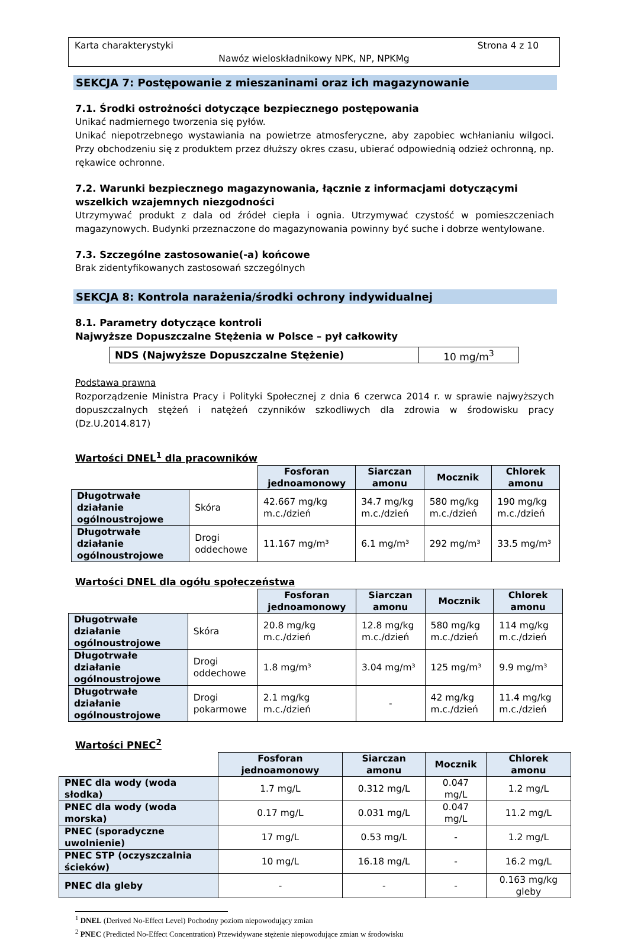Karta charakterystyki Strona 4 z 10
Nawóz wieloskładnikowy NPK, NP, NPKMg
SEKCJA 7: Postępowanie z mieszaninami oraz ich magazynowanie
7.1. Środki ostrożności dotyczące bezpiecznego postępowania
Unikać nadmiernego tworzenia się pyłów.
Unikać niepotrzebnego wystawiania na powietrze atmosferyczne, aby zapobiec wchłanianiu wilgoci. Przy obchodzeniu się z produktem przez dłuższy okres czasu, ubierać odpowiednią odzież ochronną, np. rękawice ochronne.
7.2. Warunki bezpiecznego magazynowania, łącznie z informacjami dotyczącymi wszelkich wzajemnych niezgodności
Utrzymywać produkt z dala od źródeł ciepła i ognia. Utrzymywać czystość w pomieszczeniach magazynowych. Budynki przeznaczone do magazynowania powinny być suche i dobrze wentylowane.
7.3. Szczególne zastosowanie(-a) końcowe
Brak zidentyfikowanych zastosowań szczególnych
SEKCJA 8: Kontrola narażenia/środki ochrony indywidualnej
8.1. Parametry dotyczące kontroli
Najwyższe Dopuszczalne Stężenia w Polsce – pył całkowity
| NDS (Najwyższe Dopuszczalne Stężenie) | 10 mg/m<sup>3</sup> |
Podstawa prawna
Rozporządzenie Ministra Pracy i Polityki Społecznej z dnia 6 czerwca 2014 r. w sprawie najwyższych dopuszczalnych stężeń i natężeń czynników szkodliwych dla zdrowia w środowisku pracy (Dz.U.2014.817)
Wartości DNEL<sup>1</sup> dla pracowników
| | | Fosforan jednoamonowy | Siarczan amonu | Mocznik | Chlorek amonu |
| Długotrwałe działanie ogólnoustrojowe | Skóra | 42.667 mg/kg m.c./dzień | 34.7 mg/kg m.c./dzień | 580 mg/kg m.c./dzień | 190 mg/kg m.c./dzień |
| Długotrwałe działanie ogólnoustrojowe | Drogi oddechowe | 11.167 mg/m³ | 6.1 mg/m³ | 292 mg/m³ | 33.5 mg/m³ |
Wartości DNEL dla ogółu społeczeństwa
| | | Fosforan jednoamonowy | Siarczan amonu | Mocznik | Chlorek amonu |
| Długotrwałe działanie ogólnoustrojowe | Skóra | 20.8 mg/kg m.c./dzień | 12.8 mg/kg m.c./dzień | 580 mg/kg m.c./dzień | 114 mg/kg m.c./dzień |
| Długotrwałe działanie ogólnoustrojowe | Drogi oddechowe | 1.8 mg/m³ | 3.04 mg/m³ | 125 mg/m³ | 9.9 mg/m³ |
| Długotrwałe działanie ogólnoustrojowe | Drogi pokarmowe | 2.1 mg/kg m.c./dzień | - | 42 mg/kg m.c./dzień | 11.4 mg/kg m.c./dzień |
Wartości PNEC<sup>2</sup>
| | Fosforan jednoamonowy | Siarczan amonu | Mocznik | Chlorek amonu |
| PNEC dla wody (woda słodka) | 1.7 mg/L | 0.312 mg/L | 0.047 mg/L | 1.2 mg/L |
| PNEC dla wody (woda morska) | 0.17 mg/L | 0.031 mg/L | 0.047 mg/L | 11.2 mg/L |
| PNEC (sporadyczne uwolnienie) | 17 mg/L | 0.53 mg/L | - | 1.2 mg/L |
| PNEC STP (oczyszczalnia ścieków) | 10 mg/L | 16.18 mg/L | - | 16.2 mg/L |
| PNEC dla gleby | - | - | - | 0.163 mg/kg gleby |
<sup>1</sup> DNEL (Derived No-Effect Level) Pochodny poziom niepowodujący zmian
<sup>2</sup> PNEC (Predicted No-Effect Concentration) Przewidywane stężenie niepowodujące zmian w środowisku